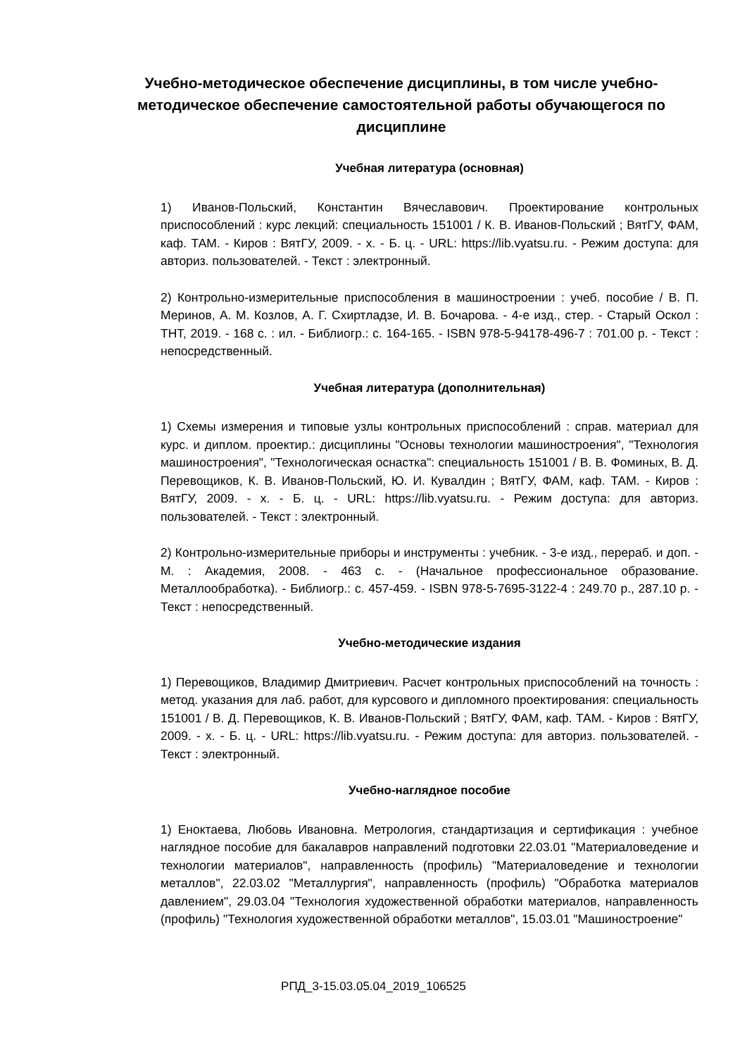Учебно-методическое обеспечение дисциплины, в том числе учебно-методическое обеспечение самостоятельной работы обучающегося по дисциплине
Учебная литература (основная)
1) Иванов-Польский, Константин Вячеславович. Проектирование контрольных приспособлений : курс лекций: специальность 151001 / К. В. Иванов-Польский ; ВятГУ, ФАМ, каф. ТАМ. - Киров : ВятГУ, 2009. - х. - Б. ц. - URL: https://lib.vyatsu.ru. - Режим доступа: для авториз. пользователей. - Текст : электронный.
2) Контрольно-измерительные приспособления в машиностроении : учеб. пособие / В. П. Меринов, А. М. Козлов, А. Г. Схиртладзе, И. В. Бочарова. - 4-е изд., стер. - Старый Оскол : ТНТ, 2019. - 168 с. : ил. - Библиогр.: с. 164-165. - ISBN 978-5-94178-496-7 : 701.00 р. - Текст : непосредственный.
Учебная литература (дополнительная)
1) Схемы измерения и типовые узлы контрольных приспособлений : справ. материал для курс. и диплом. проектир.: дисциплины "Основы технологии машиностроения", "Технология машиностроения", "Технологическая оснастка": специальность 151001 / В. В. Фоминых, В. Д. Перевощиков, К. В. Иванов-Польский, Ю. И. Кувалдин ; ВятГУ, ФАМ, каф. ТАМ. - Киров : ВятГУ, 2009. - х. - Б. ц. - URL: https://lib.vyatsu.ru. - Режим доступа: для авториз. пользователей. - Текст : электронный.
2) Контрольно-измерительные приборы и инструменты : учебник. - 3-е изд., перераб. и доп. - М. : Академия, 2008. - 463 с. - (Начальное профессиональное образование. Металлообработка). - Библиогр.: с. 457-459. - ISBN 978-5-7695-3122-4 : 249.70 р., 287.10 р. - Текст : непосредственный.
Учебно-методические издания
1) Перевощиков, Владимир Дмитриевич. Расчет контрольных приспособлений на точность : метод. указания для лаб. работ, для курсового и дипломного проектирования: специальность 151001 / В. Д. Перевощиков, К. В. Иванов-Польский ; ВятГУ, ФАМ, каф. ТАМ. - Киров : ВятГУ, 2009. - х. - Б. ц. - URL: https://lib.vyatsu.ru. - Режим доступа: для авториз. пользователей. - Текст : электронный.
Учебно-наглядное пособие
1) Еноктаева, Любовь Ивановна. Метрология, стандартизация и сертификация : учебное наглядное пособие для бакалавров направлений подготовки 22.03.01 "Материаловедение и технологии материалов", направленность (профиль) "Материаловедение и технологии металлов", 22.03.02 "Металлургия", направленность (профиль) "Обработка материалов давлением", 29.03.04 "Технология художественной обработки материалов, направленность (профиль) "Технология художественной обработки металлов", 15.03.01 "Машиностроение"
РПД_3-15.03.05.04_2019_106525